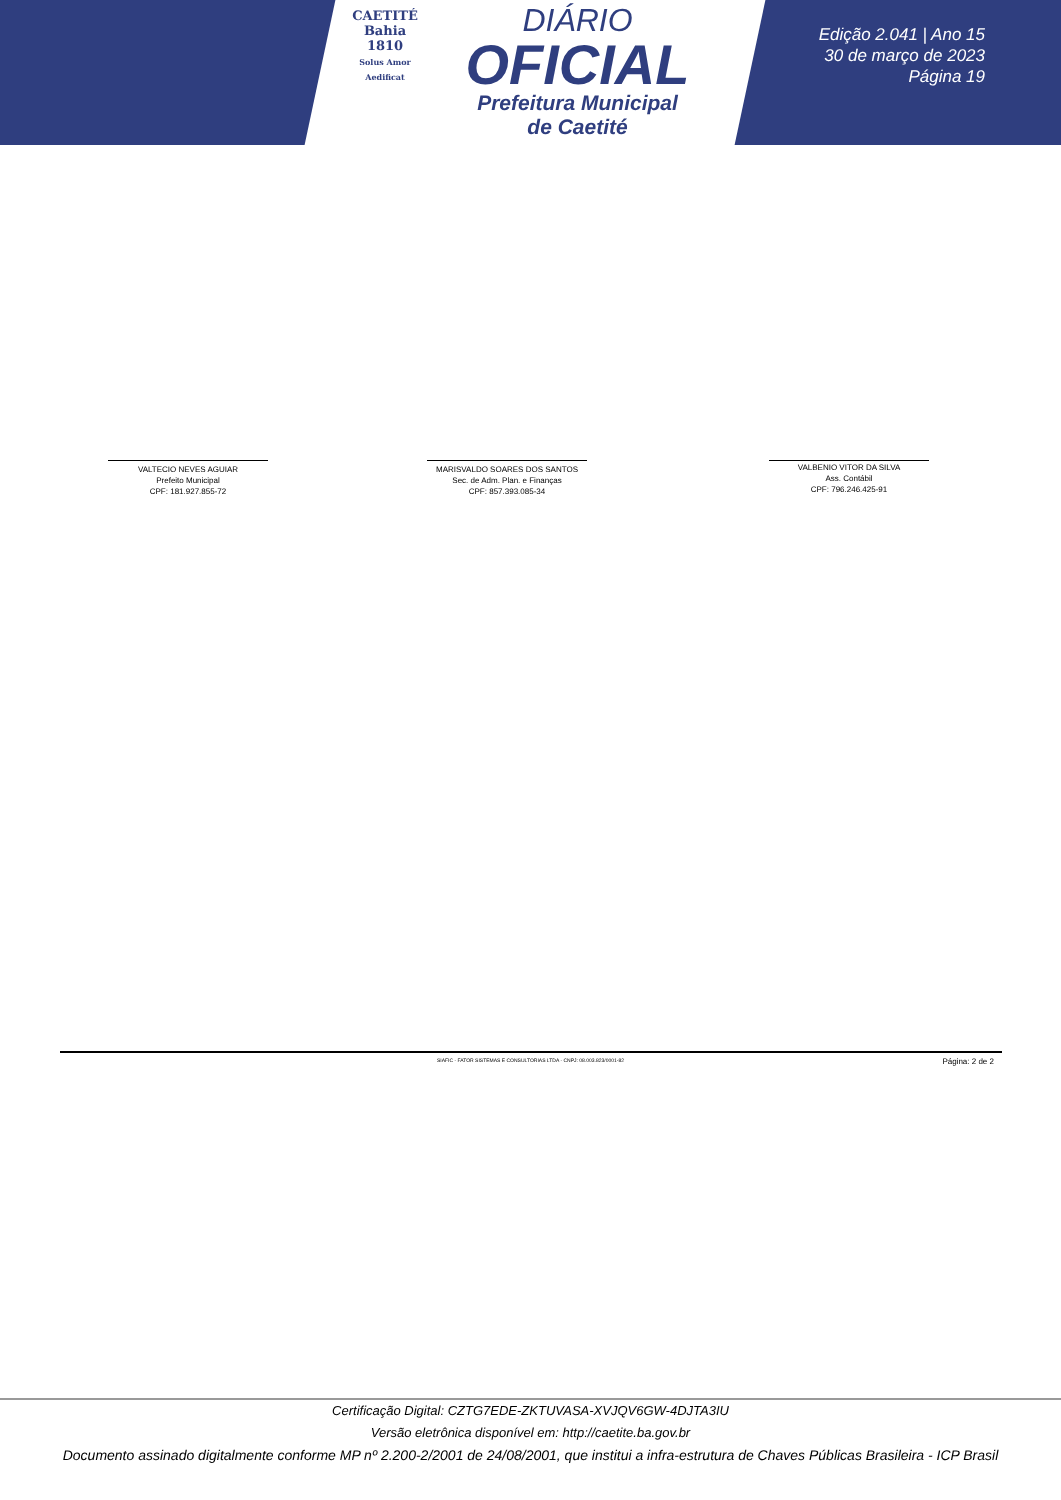CAETITÉ
Bahia
1810
Solus Amor Aedificat
DIÁRIO
OFICIAL
Prefeitura Municipal
de Caetité
Edição 2.041 | Ano 15
30 de março de 2023
Página 19
VALTECIO NEVES AGUIAR
Prefeito Municipal
CPF: 181.927.855-72
MARISVALDO SOARES DOS SANTOS
Sec. de Adm. Plan. e Finanças
CPF: 857.393.085-34
VALBENIO VITOR DA SILVA
Ass. Contábil
CPF: 796.246.425-91
SIAFIC - FATOR SISTEMAS E CONSULTORIAS LTDA - CNPJ: 08.003.823/0001-82 Página: 2 de 2
Certificação Digital: CZTG7EDE-ZKTUVASA-XVJQV6GW-4DJTA3IU
Versão eletrônica disponível em: http://caetite.ba.gov.br
Documento assinado digitalmente conforme MP nº 2.200-2/2001 de 24/08/2001, que institui a infra-estrutura de Chaves Públicas Brasileira - ICP Brasil